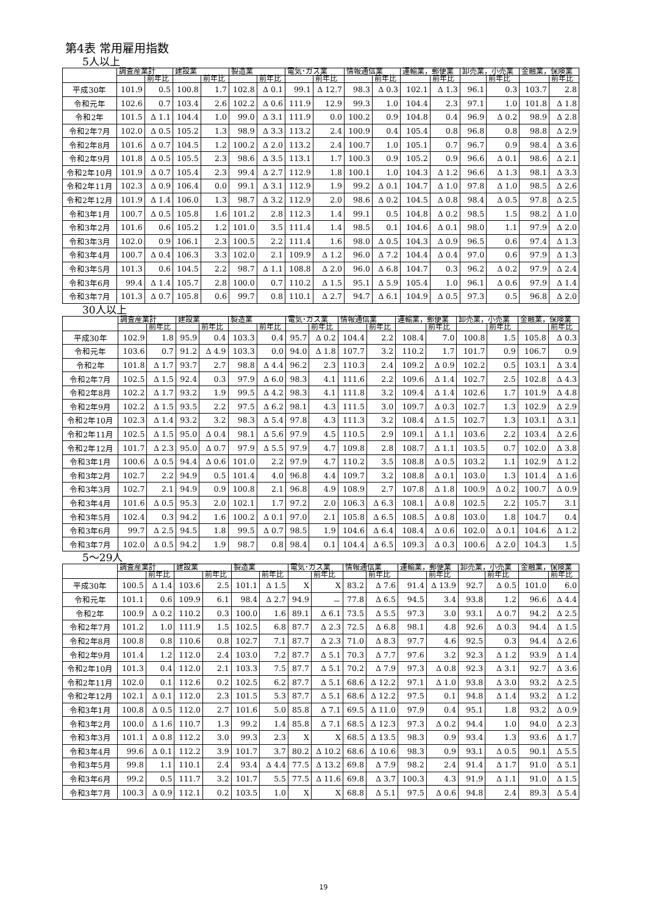第4表 常用雇用指数
5人以上
| | 調査産業計 | | 建設業 | | 製造業 | | 電気･ガス業 | | 情報通信業 | | 運輸業，郵便業 | | 卸売業，小売業 | | 金融業，保険業 | |
| --- | --- | --- | --- | --- | --- | --- | --- | --- | --- | --- | --- | --- | --- | --- | --- | --- |
| | | 前年比 | | 前年比 | | 前年比 | | 前年比 | | 前年比 | | 前年比 | | 前年比 | | 前年比 |
| 平成30年 | 101.9 | 0.5 | 100.8 | 1.7 | 102.8 | Δ 0.1 | 99.1 | Δ 12.7 | 98.3 | Δ 0.3 | 102.1 | Δ 1.3 | 96.1 | 0.3 | 103.7 | 2.8 |
| 令和元年 | 102.6 | 0.7 | 103.4 | 2.6 | 102.2 | Δ 0.6 | 111.9 | 12.9 | 99.3 | 1.0 | 104.4 | 2.3 | 97.1 | 1.0 | 101.8 | Δ 1.8 |
| 令和2年 | 101.5 | Δ 1.1 | 104.4 | 1.0 | 99.0 | Δ 3.1 | 111.9 | 0.0 | 100.2 | 0.9 | 104.8 | 0.4 | 96.9 | Δ 0.2 | 98.9 | Δ 2.8 |
| 令和2年7月 | 102.0 | Δ 0.5 | 105.2 | 1.3 | 98.9 | Δ 3.3 | 113.2 | 2.4 | 100.9 | 0.4 | 105.4 | 0.8 | 96.8 | 0.8 | 98.8 | Δ 2.9 |
| 令和2年8月 | 101.6 | Δ 0.7 | 104.5 | 1.2 | 100.2 | Δ 2.0 | 113.2 | 2.4 | 100.7 | 1.0 | 105.1 | 0.7 | 96.7 | 0.9 | 98.4 | Δ 3.6 |
| 令和2年9月 | 101.8 | Δ 0.5 | 105.5 | 2.3 | 98.6 | Δ 3.5 | 113.1 | 1.7 | 100.3 | 0.9 | 105.2 | 0.9 | 96.6 | Δ 0.1 | 98.6 | Δ 2.1 |
| 令和2年10月 | 101.9 | Δ 0.7 | 105.4 | 2.3 | 99.4 | Δ 2.7 | 112.9 | 1.8 | 100.1 | 1.0 | 104.3 | Δ 1.2 | 96.6 | Δ 1.3 | 98.1 | Δ 3.3 |
| 令和2年11月 | 102.3 | Δ 0.9 | 106.4 | 0.0 | 99.1 | Δ 3.1 | 112.9 | 1.9 | 99.2 | Δ 0.1 | 104.7 | Δ 1.0 | 97.8 | Δ 1.0 | 98.5 | Δ 2.6 |
| 令和2年12月 | 101.9 | Δ 1.4 | 106.0 | 1.3 | 98.7 | Δ 3.2 | 112.9 | 2.0 | 98.6 | Δ 0.2 | 104.5 | Δ 0.8 | 98.4 | Δ 0.5 | 97.8 | Δ 2.5 |
| 令和3年1月 | 100.7 | Δ 0.5 | 105.8 | 1.6 | 101.2 | 2.8 | 112.3 | 1.4 | 99.1 | 0.5 | 104.8 | Δ 0.2 | 98.5 | 1.5 | 98.2 | Δ 1.0 |
| 令和3年2月 | 101.6 | 0.6 | 105.2 | 1.2 | 101.0 | 3.5 | 111.4 | 1.4 | 98.5 | 0.1 | 104.6 | Δ 0.1 | 98.0 | 1.1 | 97.9 | Δ 2.0 |
| 令和3年3月 | 102.0 | 0.9 | 106.1 | 2.3 | 100.5 | 2.2 | 111.4 | 1.6 | 98.0 | Δ 0.5 | 104.3 | Δ 0.9 | 96.5 | 0.6 | 97.4 | Δ 1.3 |
| 令和3年4月 | 100.7 | Δ 0.4 | 106.3 | 3.3 | 102.0 | 2.1 | 109.9 | Δ 1.2 | 96.0 | Δ 7.2 | 104.4 | Δ 0.4 | 97.0 | 0.6 | 97.9 | Δ 1.3 |
| 令和3年5月 | 101.3 | 0.6 | 104.5 | 2.2 | 98.7 | Δ 1.1 | 108.8 | Δ 2.0 | 96.0 | Δ 6.8 | 104.7 | 0.3 | 96.2 | Δ 0.2 | 97.9 | Δ 2.4 |
| 令和3年6月 | 99.4 | Δ 1.4 | 105.7 | 2.8 | 100.0 | 0.7 | 110.2 | Δ 1.5 | 95.1 | Δ 5.9 | 105.4 | 1.0 | 96.1 | Δ 0.6 | 97.9 | Δ 1.4 |
| 令和3年7月 | 101.3 | Δ 0.7 | 105.8 | 0.6 | 99.7 | 0.8 | 110.1 | Δ 2.7 | 94.7 | Δ 6.1 | 104.9 | Δ 0.5 | 97.3 | 0.5 | 96.8 | Δ 2.0 |
30人以上
| | 調査産業計 | | 建設業 | | 製造業 | | 電気･ガス業 | | 情報通信業 | | 運輸業，郵便業 | | 卸売業，小売業 | | 金融業，保険業 | |
| --- | --- | --- | --- | --- | --- | --- | --- | --- | --- | --- | --- | --- | --- | --- | --- | --- |
| | | 前年比 | | 前年比 | | 前年比 | | 前年比 | | 前年比 | | 前年比 | | 前年比 | | 前年比 |
| 平成30年 | 102.9 | 1.8 | 95.9 | 0.4 | 103.3 | 0.4 | 95.7 | Δ 0.2 | 104.4 | 2.2 | 108.4 | 7.0 | 100.8 | 1.5 | 105.8 | Δ 0.3 |
| 令和元年 | 103.6 | 0.7 | 91.2 | Δ 4.9 | 103.3 | 0.0 | 94.0 | Δ 1.8 | 107.7 | 3.2 | 110.2 | 1.7 | 101.7 | 0.9 | 106.7 | 0.9 |
| 令和2年 | 101.8 | Δ 1.7 | 93.7 | 2.7 | 98.8 | Δ 4.4 | 96.2 | 2.3 | 110.3 | 2.4 | 109.2 | Δ 0.9 | 102.2 | 0.5 | 103.1 | Δ 3.4 |
| 令和2年7月 | 102.5 | Δ 1.5 | 92.4 | 0.3 | 97.9 | Δ 6.0 | 98.3 | 4.1 | 111.6 | 2.2 | 109.6 | Δ 1.4 | 102.7 | 2.5 | 102.8 | Δ 4.3 |
| 令和2年8月 | 102.2 | Δ 1.7 | 93.2 | 1.9 | 99.5 | Δ 4.2 | 98.3 | 4.1 | 111.8 | 3.2 | 109.4 | Δ 1.4 | 102.6 | 1.7 | 101.9 | Δ 4.8 |
| 令和2年9月 | 102.2 | Δ 1.5 | 93.5 | 2.2 | 97.5 | Δ 6.2 | 98.1 | 4.3 | 111.5 | 3.0 | 109.7 | Δ 0.3 | 102.7 | 1.3 | 102.9 | Δ 2.9 |
| 令和2年10月 | 102.3 | Δ 1.4 | 93.2 | 3.2 | 98.3 | Δ 5.4 | 97.8 | 4.3 | 111.3 | 3.2 | 108.4 | Δ 1.5 | 102.7 | 1.3 | 103.1 | Δ 3.1 |
| 令和2年11月 | 102.5 | Δ 1.5 | 95.0 | Δ 0.4 | 98.1 | Δ 5.6 | 97.9 | 4.5 | 110.5 | 2.9 | 109.1 | Δ 1.1 | 103.6 | 2.2 | 103.4 | Δ 2.6 |
| 令和2年12月 | 101.7 | Δ 2.3 | 95.0 | Δ 0.7 | 97.9 | Δ 5.5 | 97.9 | 4.7 | 109.8 | 2.8 | 108.7 | Δ 1.1 | 103.5 | 0.7 | 102.0 | Δ 3.8 |
| 令和3年1月 | 100.6 | Δ 0.5 | 94.4 | Δ 0.6 | 101.0 | 2.2 | 97.9 | 4.7 | 110.2 | 3.5 | 108.8 | Δ 0.5 | 103.2 | 1.1 | 102.9 | Δ 1.2 |
| 令和3年2月 | 102.7 | 2.2 | 94.9 | 0.5 | 101.4 | 4.0 | 96.8 | 4.4 | 109.7 | 3.2 | 108.8 | Δ 0.1 | 103.0 | 1.3 | 101.4 | Δ 1.6 |
| 令和3年3月 | 102.7 | 2.1 | 94.9 | 0.9 | 100.8 | 2.1 | 96.8 | 4.9 | 108.9 | 2.7 | 107.8 | Δ 1.8 | 100.9 | Δ 0.2 | 100.7 | Δ 0.9 |
| 令和3年4月 | 101.6 | Δ 0.5 | 95.3 | 2.0 | 102.1 | 1.7 | 97.2 | 2.0 | 106.3 | Δ 6.3 | 108.1 | Δ 0.8 | 102.5 | 2.2 | 105.7 | 3.1 |
| 令和3年5月 | 102.4 | 0.3 | 94.2 | 1.6 | 100.2 | Δ 0.1 | 97.0 | 2.1 | 105.8 | Δ 6.5 | 108.5 | Δ 0.8 | 103.0 | 1.8 | 104.7 | 0.4 |
| 令和3年6月 | 99.7 | Δ 2.5 | 94.5 | 1.8 | 99.5 | Δ 0.7 | 98.5 | 1.9 | 104.6 | Δ 6.4 | 108.4 | Δ 0.6 | 102.0 | Δ 0.1 | 104.6 | Δ 1.2 |
| 令和3年7月 | 102.0 | Δ 0.5 | 94.2 | 1.9 | 98.7 | 0.8 | 98.4 | 0.1 | 104.4 | Δ 6.5 | 109.3 | Δ 0.3 | 100.6 | Δ 2.0 | 104.3 | 1.5 |
5～29人
| | 調査産業計 | | 建設業 | | 製造業 | | 電気･ガス業 | | 情報通信業 | | 運輸業，郵便業 | | 卸売業，小売業 | | 金融業，保険業 | |
| --- | --- | --- | --- | --- | --- | --- | --- | --- | --- | --- | --- | --- | --- | --- | --- | --- |
| | | 前年比 | | 前年比 | | 前年比 | | 前年比 | | 前年比 | | 前年比 | | 前年比 | | 前年比 |
| 平成30年 | 100.5 | Δ 1.4 | 103.6 | 2.5 | 101.1 | Δ 1.5 | X | X | 83.2 | Δ 7.6 | 91.4 | Δ 13.9 | 92.7 | Δ 0.5 | 101.0 | 6.0 |
| 令和元年 | 101.1 | 0.6 | 109.9 | 6.1 | 98.4 | Δ 2.7 | 94.9 | － | 77.8 | Δ 6.5 | 94.5 | 3.4 | 93.8 | 1.2 | 96.6 | Δ 4.4 |
| 令和2年 | 100.9 | Δ 0.2 | 110.2 | 0.3 | 100.0 | 1.6 | 89.1 | Δ 6.1 | 73.5 | Δ 5.5 | 97.3 | 3.0 | 93.1 | Δ 0.7 | 94.2 | Δ 2.5 |
| 令和2年7月 | 101.2 | 1.0 | 111.9 | 1.5 | 102.5 | 6.8 | 87.7 | Δ 2.3 | 72.5 | Δ 6.8 | 98.1 | 4.8 | 92.6 | Δ 0.3 | 94.4 | Δ 1.5 |
| 令和2年8月 | 100.8 | 0.8 | 110.6 | 0.8 | 102.7 | 7.1 | 87.7 | Δ 2.3 | 71.0 | Δ 8.3 | 97.7 | 4.6 | 92.5 | 0.3 | 94.4 | Δ 2.6 |
| 令和2年9月 | 101.4 | 1.2 | 112.0 | 2.4 | 103.0 | 7.2 | 87.7 | Δ 5.1 | 70.3 | Δ 7.7 | 97.6 | 3.2 | 92.3 | Δ 1.2 | 93.9 | Δ 1.4 |
| 令和2年10月 | 101.3 | 0.4 | 112.0 | 2.1 | 103.3 | 7.5 | 87.7 | Δ 5.1 | 70.2 | Δ 7.9 | 97.3 | Δ 0.8 | 92.3 | Δ 3.1 | 92.7 | Δ 3.6 |
| 令和2年11月 | 102.0 | 0.1 | 112.6 | 0.2 | 102.5 | 6.2 | 87.7 | Δ 5.1 | 68.6 | Δ 12.2 | 97.1 | Δ 1.0 | 93.8 | Δ 3.0 | 93.2 | Δ 2.5 |
| 令和2年12月 | 102.1 | Δ 0.1 | 112.0 | 2.3 | 101.5 | 5.3 | 87.7 | Δ 5.1 | 68.6 | Δ 12.2 | 97.5 | 0.1 | 94.8 | Δ 1.4 | 93.2 | Δ 1.2 |
| 令和3年1月 | 100.8 | Δ 0.5 | 112.0 | 2.7 | 101.6 | 5.0 | 85.8 | Δ 7.1 | 69.5 | Δ 11.0 | 97.9 | 0.4 | 95.1 | 1.8 | 93.2 | Δ 0.9 |
| 令和3年2月 | 100.0 | Δ 1.6 | 110.7 | 1.3 | 99.2 | 1.4 | 85.8 | Δ 7.1 | 68.5 | Δ 12.3 | 97.3 | Δ 0.2 | 94.4 | 1.0 | 94.0 | Δ 2.3 |
| 令和3年3月 | 101.1 | Δ 0.8 | 112.2 | 3.0 | 99.3 | 2.3 | X | X | 68.5 | Δ 13.5 | 98.3 | 0.9 | 93.4 | 1.3 | 93.6 | Δ 1.7 |
| 令和3年4月 | 99.6 | Δ 0.1 | 112.2 | 3.9 | 101.7 | 3.7 | 80.2 | Δ 10.2 | 68.6 | Δ 10.6 | 98.3 | 0.9 | 93.1 | Δ 0.5 | 90.1 | Δ 5.5 |
| 令和3年5月 | 99.8 | 1.1 | 110.1 | 2.4 | 93.4 | Δ 4.4 | 77.5 | Δ 13.2 | 69.8 | Δ 7.9 | 98.2 | 2.4 | 91.4 | Δ 1.7 | 91.0 | Δ 5.1 |
| 令和3年6月 | 99.2 | 0.5 | 111.7 | 3.2 | 101.7 | 5.5 | 77.5 | Δ 11.6 | 69.8 | Δ 3.7 | 100.3 | 4.3 | 91.9 | Δ 1.1 | 91.0 | Δ 1.5 |
| 令和3年7月 | 100.3 | Δ 0.9 | 112.1 | 0.2 | 103.5 | 1.0 | X | X | 68.8 | Δ 5.1 | 97.5 | Δ 0.6 | 94.8 | 2.4 | 89.3 | Δ 5.4 |
19